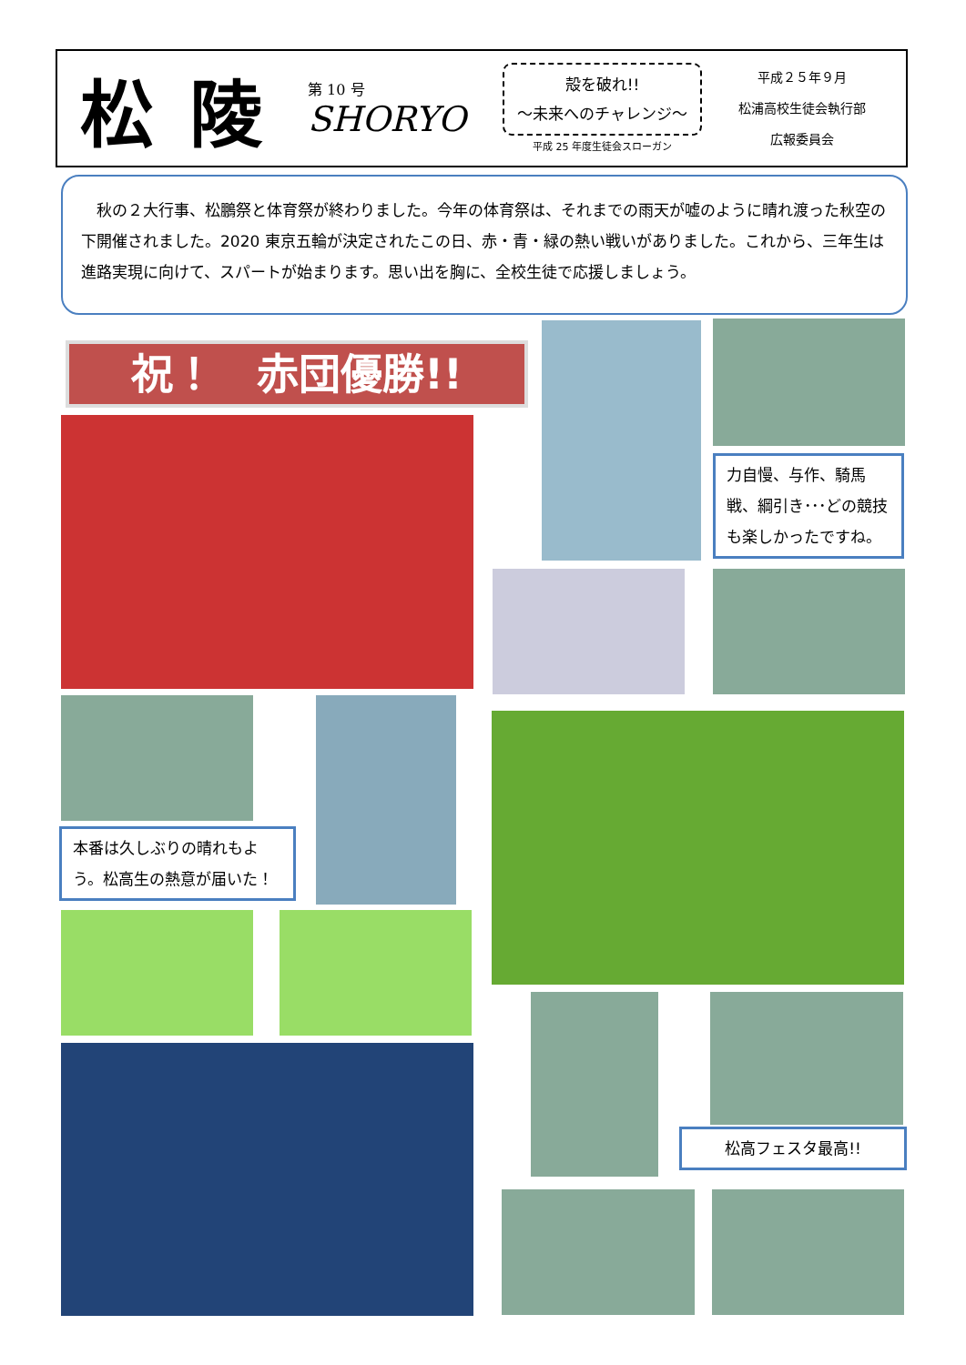松陵
第 10 号
SHORYO
殻を破れ!!
～未来へのチャレンジ～
平成 25 年度生徒会スローガン
平成２５年９月
松浦高校生徒会執行部
広報委員会
　秋の２大行事、松鵬祭と体育祭が終わりました。今年の体育祭は、それまでの雨天が嘘のように晴れ渡った秋空の下開催されました。2020 東京五輪が決定されたこの日、赤・青・緑の熱い戦いがありました。これから、三年生は進路実現に向けて、スパートが始まります。思い出を胸に、全校生徒で応援しましょう。
祝！　赤団優勝!!
力自慢、与作、騎馬戦、綱引き･･･どの競技も楽しかったですね。
本番は久しぶりの晴れもよう。松高生の熱意が届いた！
松高フェスタ最高!!